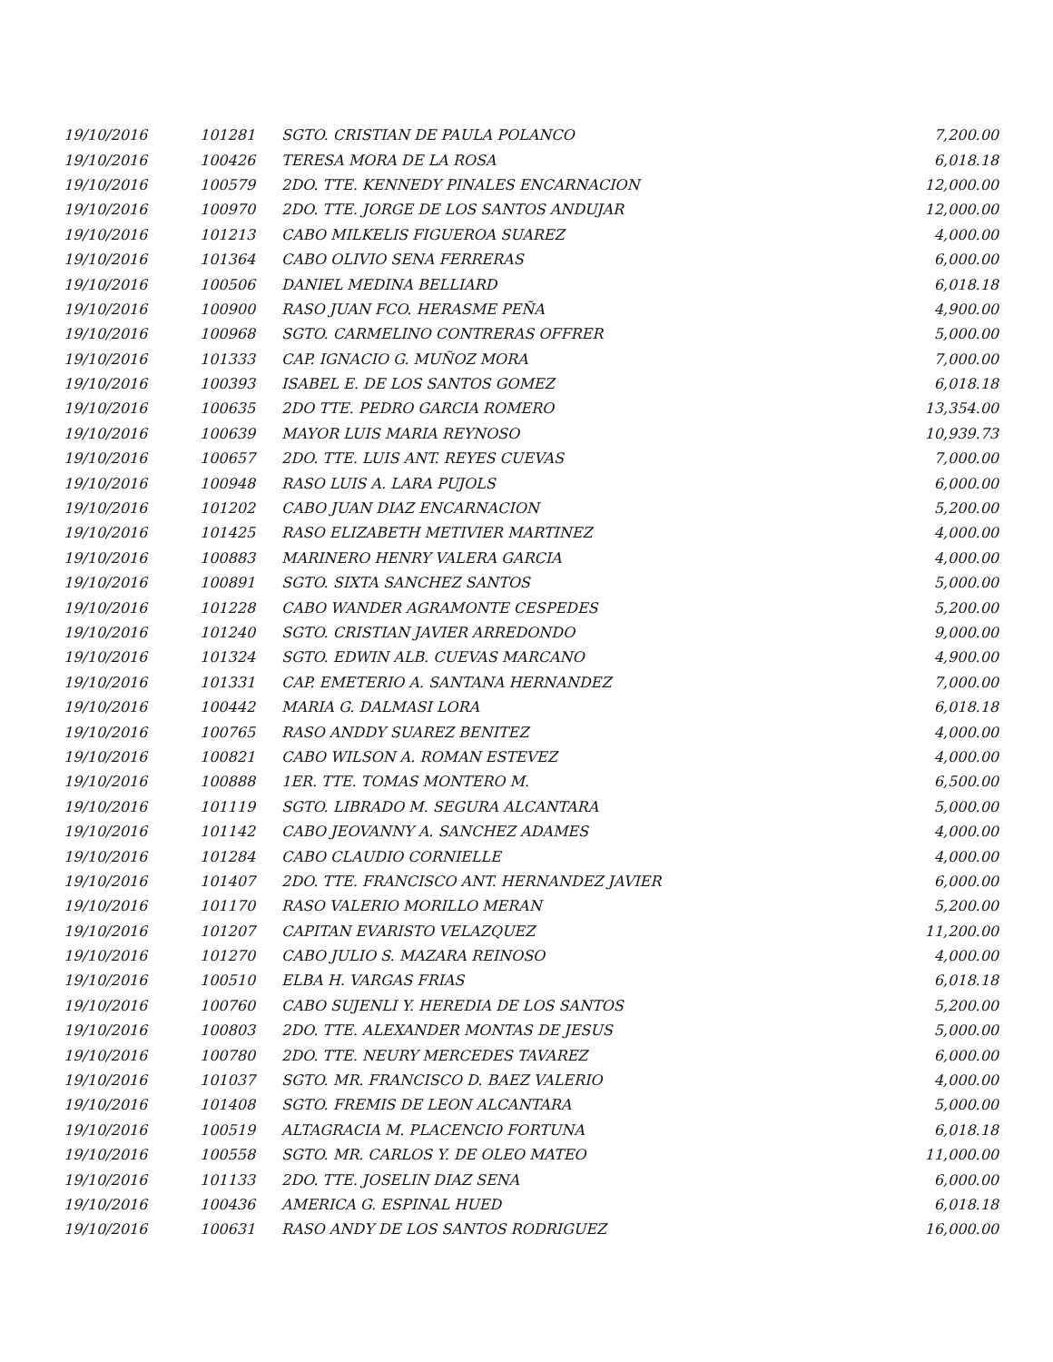| 19/10/2016 | 101281 | SGTO. CRISTIAN DE PAULA POLANCO | 7,200.00 |
| 19/10/2016 | 100426 | TERESA MORA DE LA ROSA | 6,018.18 |
| 19/10/2016 | 100579 | 2DO. TTE. KENNEDY PINALES ENCARNACION | 12,000.00 |
| 19/10/2016 | 100970 | 2DO. TTE. JORGE DE LOS SANTOS ANDUJAR | 12,000.00 |
| 19/10/2016 | 101213 | CABO MILKELIS FIGUEROA SUAREZ | 4,000.00 |
| 19/10/2016 | 101364 | CABO OLIVIO SENA FERRERAS | 6,000.00 |
| 19/10/2016 | 100506 | DANIEL MEDINA BELLIARD | 6,018.18 |
| 19/10/2016 | 100900 | RASO JUAN FCO. HERASME PEÑA | 4,900.00 |
| 19/10/2016 | 100968 | SGTO. CARMELINO CONTRERAS OFFRER | 5,000.00 |
| 19/10/2016 | 101333 | CAP. IGNACIO G. MUÑOZ MORA | 7,000.00 |
| 19/10/2016 | 100393 | ISABEL E. DE LOS SANTOS GOMEZ | 6,018.18 |
| 19/10/2016 | 100635 | 2DO TTE. PEDRO GARCIA ROMERO | 13,354.00 |
| 19/10/2016 | 100639 | MAYOR LUIS MARIA REYNOSO | 10,939.73 |
| 19/10/2016 | 100657 | 2DO. TTE. LUIS ANT. REYES CUEVAS | 7,000.00 |
| 19/10/2016 | 100948 | RASO LUIS A. LARA PUJOLS | 6,000.00 |
| 19/10/2016 | 101202 | CABO JUAN DIAZ ENCARNACION | 5,200.00 |
| 19/10/2016 | 101425 | RASO ELIZABETH METIVIER MARTINEZ | 4,000.00 |
| 19/10/2016 | 100883 | MARINERO HENRY VALERA GARCIA | 4,000.00 |
| 19/10/2016 | 100891 | SGTO. SIXTA SANCHEZ SANTOS | 5,000.00 |
| 19/10/2016 | 101228 | CABO WANDER AGRAMONTE CESPEDES | 5,200.00 |
| 19/10/2016 | 101240 | SGTO. CRISTIAN JAVIER ARREDONDO | 9,000.00 |
| 19/10/2016 | 101324 | SGTO. EDWIN ALB. CUEVAS MARCANO | 4,900.00 |
| 19/10/2016 | 101331 | CAP. EMETERIO A. SANTANA HERNANDEZ | 7,000.00 |
| 19/10/2016 | 100442 | MARIA G. DALMASI LORA | 6,018.18 |
| 19/10/2016 | 100765 | RASO ANDDY SUAREZ BENITEZ | 4,000.00 |
| 19/10/2016 | 100821 | CABO WILSON A. ROMAN ESTEVEZ | 4,000.00 |
| 19/10/2016 | 100888 | 1ER. TTE. TOMAS MONTERO M. | 6,500.00 |
| 19/10/2016 | 101119 | SGTO. LIBRADO M. SEGURA ALCANTARA | 5,000.00 |
| 19/10/2016 | 101142 | CABO JEOVANNY A. SANCHEZ ADAMES | 4,000.00 |
| 19/10/2016 | 101284 | CABO CLAUDIO CORNIELLE | 4,000.00 |
| 19/10/2016 | 101407 | 2DO. TTE. FRANCISCO ANT. HERNANDEZ JAVIER | 6,000.00 |
| 19/10/2016 | 101170 | RASO VALERIO MORILLO MERAN | 5,200.00 |
| 19/10/2016 | 101207 | CAPITAN EVARISTO VELAZQUEZ | 11,200.00 |
| 19/10/2016 | 101270 | CABO JULIO S. MAZARA REINOSO | 4,000.00 |
| 19/10/2016 | 100510 | ELBA H. VARGAS FRIAS | 6,018.18 |
| 19/10/2016 | 100760 | CABO SUJENLI Y. HEREDIA DE LOS SANTOS | 5,200.00 |
| 19/10/2016 | 100803 | 2DO. TTE. ALEXANDER MONTAS DE JESUS | 5,000.00 |
| 19/10/2016 | 100780 | 2DO. TTE. NEURY MERCEDES TAVAREZ | 6,000.00 |
| 19/10/2016 | 101037 | SGTO. MR. FRANCISCO D. BAEZ VALERIO | 4,000.00 |
| 19/10/2016 | 101408 | SGTO. FREMIS DE LEON ALCANTARA | 5,000.00 |
| 19/10/2016 | 100519 | ALTAGRACIA M. PLACENCIO FORTUNA | 6,018.18 |
| 19/10/2016 | 100558 | SGTO. MR. CARLOS Y. DE OLEO MATEO | 11,000.00 |
| 19/10/2016 | 101133 | 2DO. TTE. JOSELIN DIAZ SENA | 6,000.00 |
| 19/10/2016 | 100436 | AMERICA G. ESPINAL HUED | 6,018.18 |
| 19/10/2016 | 100631 | RASO ANDY DE LOS SANTOS RODRIGUEZ | 16,000.00 |